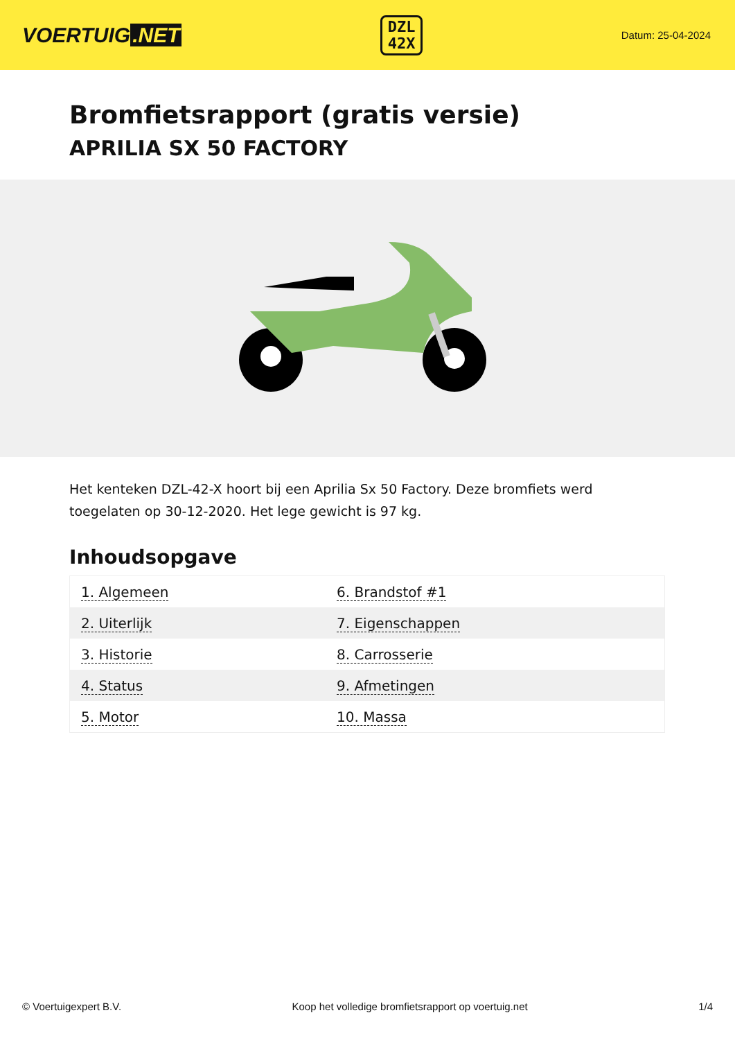VOERTUIG.NET
DZL
42X
Datum: 25-04-2024
Bromfietsrapport (gratis versie)
APRILIA SX 50 FACTORY
Het kenteken DZL-42-X hoort bij een Aprilia Sx 50 Factory. Deze bromfiets werd toegelaten op 30-12-2020. Het lege gewicht is 97 kg.
Inhoudsopgave
| 1. Algemeen | 6. Brandstof #1 |
| 2. Uiterlijk | 7. Eigenschappen |
| 3. Historie | 8. Carrosserie |
| 4. Status | 9. Afmetingen |
| 5. Motor | 10. Massa |
© Voertuigexpert B.V. Koop het volledige bromfietsrapport op voertuig.net 1/4